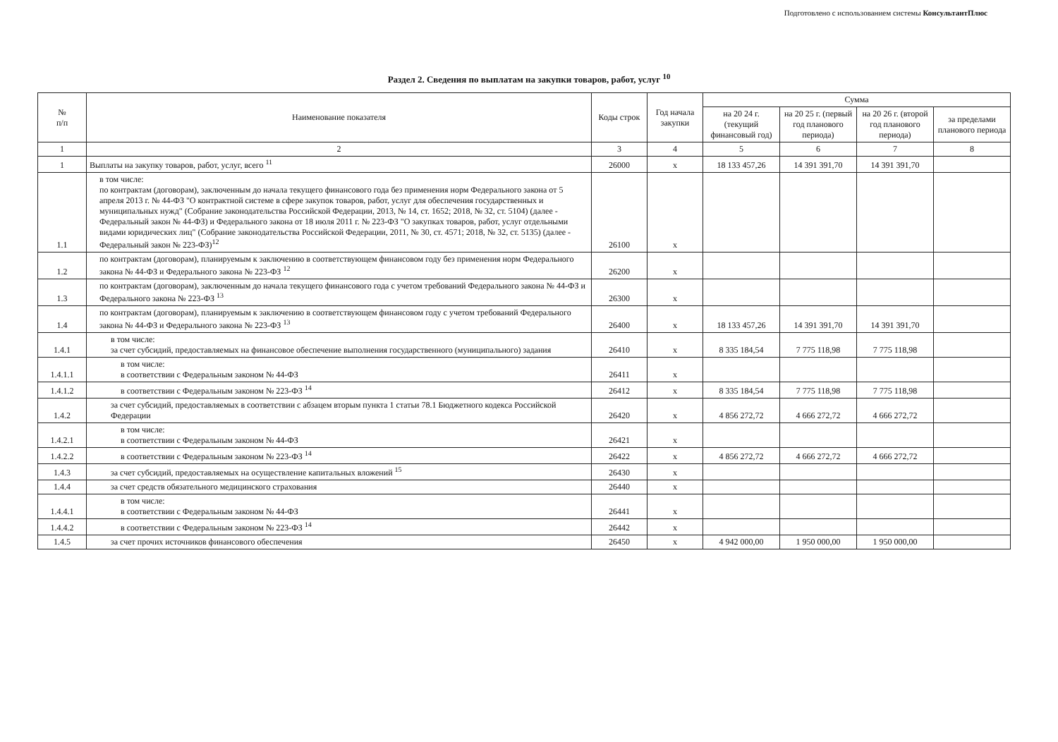Подготовлено с использованием системы КонсультантПлюс
Раздел 2. Сведения по выплатам на закупки товаров, работ, услуг <sup>10</sup>
| № п/п | Наименование показателя | Коды строк | Год начала закупки | Сумма | | | |
| --- | --- | --- | --- | --- | --- | --- | --- |
| | | | | на 20 24 г. (текущий финансовый год) | на 20 25 г. (первый год планового периода) | на 20 26 г. (второй год планового периода) | за пределами планового периода |
| 1 | 2 | 3 | 4 | 5 | 6 | 7 | 8 |
| 1 | Выплаты на закупку товаров, работ, услуг, всего <sup>11</sup> | 26000 | х | 18 133 457,26 | 14 391 391,70 | 14 391 391,70 | |
| 1.1 | в том числе: по контрактам (договорам), заключенным до начала текущего финансового года без применения норм Федерального закона от 5 апреля 2013 г. № 44-ФЗ "О контрактной системе в сфере закупок товаров, работ, услуг для обеспечения государственных и муниципальных нужд" (Собрание законодательства Российской Федерации, 2013, № 14, ст. 1652; 2018, № 32, ст. 5104) (далее - Федеральный закон № 44-ФЗ) и Федерального закона от 18 июля 2011 г. № 223-ФЗ "О закупках товаров, работ, услуг отдельными видами юридических лиц" (Собрание законодательства Российской Федерации, 2011, № 30, ст. 4571; 2018, № 32, ст. 5135) (далее - Федеральный закон № 223-ФЗ)<sup>12</sup> | 26100 | х | | | | |
| 1.2 | по контрактам (договорам), планируемым к заключению в соответствующем финансовом году без применения норм Федерального закона № 44-ФЗ и Федерального закона № 223-ФЗ <sup>12</sup> | 26200 | х | | | | |
| 1.3 | по контрактам (договорам), заключенным до начала текущего финансового года с учетом требований Федерального закона № 44-ФЗ и Федерального закона № 223-ФЗ <sup>13</sup> | 26300 | х | | | | |
| 1.4 | по контрактам (договорам), планируемым к заключению в соответствующем финансовом году с учетом требований Федерального закона № 44-ФЗ и Федерального закона № 223-ФЗ <sup>13</sup> | 26400 | х | 18 133 457,26 | 14 391 391,70 | 14 391 391,70 | |
| 1.4.1 | в том числе: за счет субсидий, предоставляемых на финансовое обеспечение выполнения государственного (муниципального) задания | 26410 | х | 8 335 184,54 | 7 775 118,98 | 7 775 118,98 | |
| 1.4.1.1 | в том числе: в соответствии с Федеральным законом № 44-ФЗ | 26411 | х | | | | |
| 1.4.1.2 | в соответствии с Федеральным законом № 223-ФЗ <sup>14</sup> | 26412 | х | 8 335 184,54 | 7 775 118,98 | 7 775 118,98 | |
| 1.4.2 | за счет субсидий, предоставляемых в соответствии с абзацем вторым пункта 1 статьи 78.1 Бюджетного кодекса Российской Федерации | 26420 | х | 4 856 272,72 | 4 666 272,72 | 4 666 272,72 | |
| 1.4.2.1 | в том числе: в соответствии с Федеральным законом № 44-ФЗ | 26421 | х | | | | |
| 1.4.2.2 | в соответствии с Федеральным законом № 223-ФЗ <sup>14</sup> | 26422 | х | 4 856 272,72 | 4 666 272,72 | 4 666 272,72 | |
| 1.4.3 | за счет субсидий, предоставляемых на осуществление капитальных вложений <sup>15</sup> | 26430 | х | | | | |
| 1.4.4 | за счет средств обязательного медицинского страхования | 26440 | х | | | | |
| 1.4.4.1 | в том числе: в соответствии с Федеральным законом № 44-ФЗ | 26441 | х | | | | |
| 1.4.4.2 | в соответствии с Федеральным законом № 223-ФЗ <sup>14</sup> | 26442 | х | | | | |
| 1.4.5 | за счет прочих источников финансового обеспечения | 26450 | х | 4 942 000,00 | 1 950 000,00 | 1 950 000,00 | |